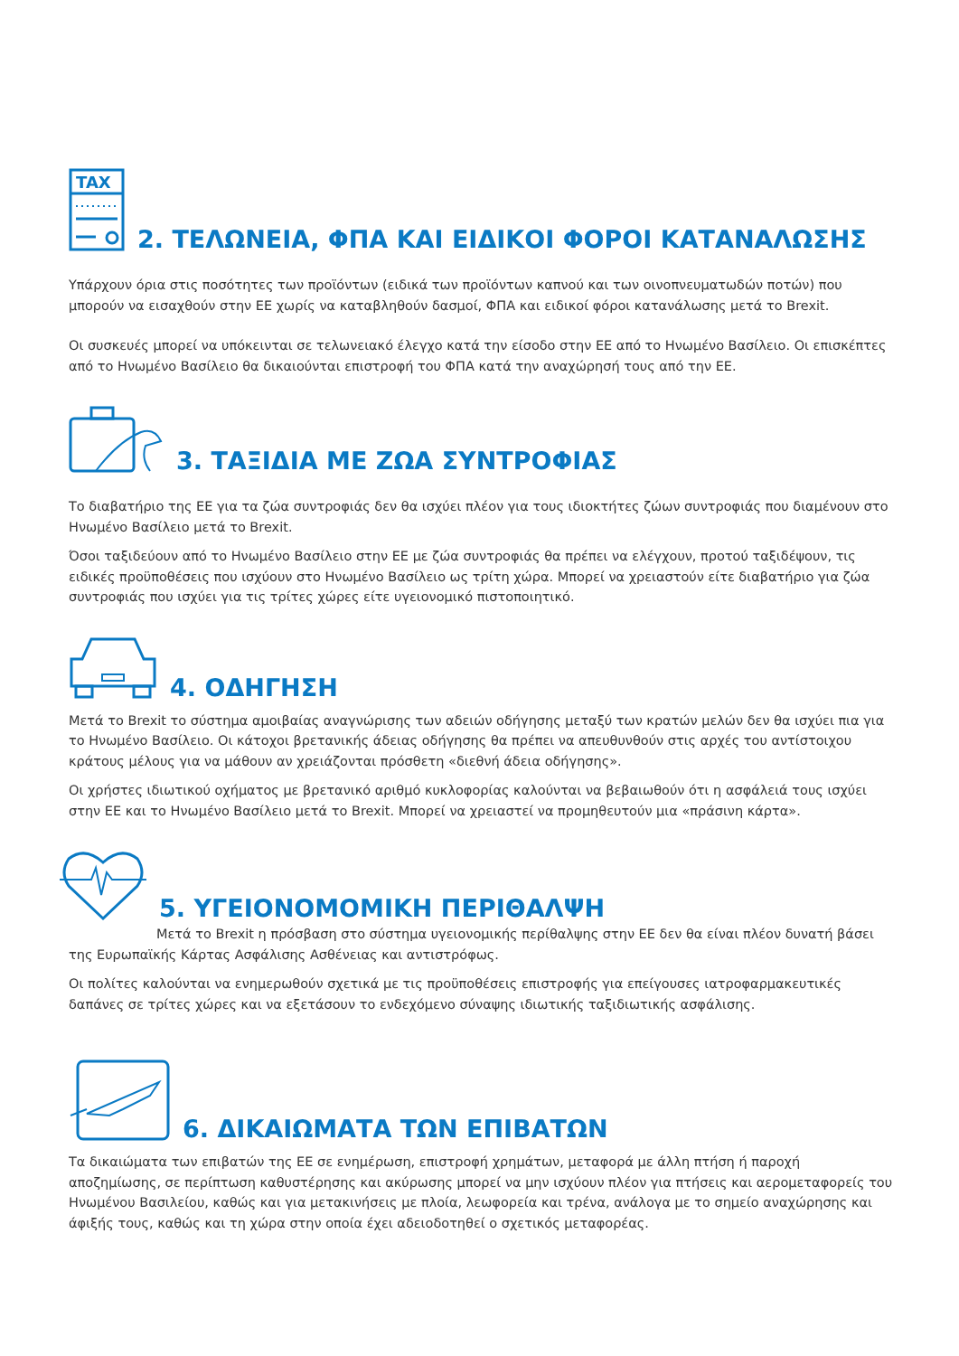TAX
2. ΤΕΛΩΝΕΙΑ, ΦΠΑ ΚΑΙ ΕΙΔΙΚΟΙ ΦΟΡΟΙ ΚΑΤΑΝΑΛΩΣΗΣ
Υπάρχουν όρια στις ποσότητες των προϊόντων (ειδικά των προϊόντων καπνού και των οινοπνευματωδών ποτών) που μπορούν να εισαχθούν στην ΕΕ χωρίς να καταβληθούν δασμοί, ΦΠΑ και ειδικοί φόροι κατανάλωσης μετά το Brexit.
Οι συσκευές μπορεί να υπόκεινται σε τελωνειακό έλεγχο κατά την είσοδο στην ΕΕ από το Ηνωμένο Βασίλειο. Οι επισκέπτες από το Ηνωμένο Βασίλειο θα δικαιούνται επιστροφή του ΦΠΑ κατά την αναχώρησή τους από την ΕΕ.
3. ΤΑΞΙΔΙΑ ΜΕ ΖΩΑ ΣΥΝΤΡΟΦΙΑΣ
Το διαβατήριο της ΕΕ για τα ζώα συντροφιάς δεν θα ισχύει πλέον για τους ιδιοκτήτες ζώων συντροφιάς που διαμένουν στο Ηνωμένο Βασίλειο μετά το Brexit.
Όσοι ταξιδεύουν από το Ηνωμένο Βασίλειο στην ΕΕ με ζώα συντροφιάς θα πρέπει να ελέγχουν, προτού ταξιδέψουν, τις ειδικές προϋποθέσεις που ισχύουν στο Ηνωμένο Βασίλειο ως τρίτη χώρα. Μπορεί να χρειαστούν είτε διαβατήριο για ζώα συντροφιάς που ισχύει για τις τρίτες χώρες είτε υγειονομικό πιστοποιητικό.
4. ΟΔΗΓΗΣΗ
Μετά το Brexit το σύστημα αμοιβαίας αναγνώρισης των αδειών οδήγησης μεταξύ των κρατών μελών δεν θα ισχύει πια για το Ηνωμένο Βασίλειο. Οι κάτοχοι βρετανικής άδειας οδήγησης θα πρέπει να απευθυνθούν στις αρχές του αντίστοιχου κράτους μέλους για να μάθουν αν χρειάζονται πρόσθετη «διεθνή άδεια οδήγησης».
Οι χρήστες ιδιωτικού οχήματος με βρετανικό αριθμό κυκλοφορίας καλούνται να βεβαιωθούν ότι η ασφάλειά τους ισχύει στην ΕΕ και το Ηνωμένο Βασίλειο μετά το Brexit. Μπορεί να χρειαστεί να προμηθευτούν μια «πράσινη κάρτα».
5. ΥΓΕΙΟΝΟΜΟΜΙΚΗ ΠΕΡΙΘΑΛΨΗ
Μετά το Brexit η πρόσβαση στο σύστημα υγειονομικής περίθαλψης στην ΕΕ δεν θα είναι πλέον δυνατή βάσει της Ευρωπαϊκής Κάρτας Ασφάλισης Ασθένειας και αντιστρόφως.
Οι πολίτες καλούνται να ενημερωθούν σχετικά με τις προϋποθέσεις επιστροφής για επείγουσες ιατροφαρμακευτικές δαπάνες σε τρίτες χώρες και να εξετάσουν το ενδεχόμενο σύναψης ιδιωτικής ταξιδιωτικής ασφάλισης.
6. ΔΙΚΑΙΩΜΑΤΑ ΤΩΝ ΕΠΙΒΑΤΩΝ
Τα δικαιώματα των επιβατών της ΕΕ σε ενημέρωση, επιστροφή χρημάτων, μεταφορά με άλλη πτήση ή παροχή αποζημίωσης, σε περίπτωση καθυστέρησης και ακύρωσης μπορεί να μην ισχύουν πλέον για πτήσεις και αερομεταφορείς του Ηνωμένου Βασιλείου, καθώς και για μετακινήσεις με πλοία, λεωφορεία και τρένα, ανάλογα με το σημείο αναχώρησης και άφιξής τους, καθώς και τη χώρα στην οποία έχει αδειοδοτηθεί ο σχετικός μεταφορέας.